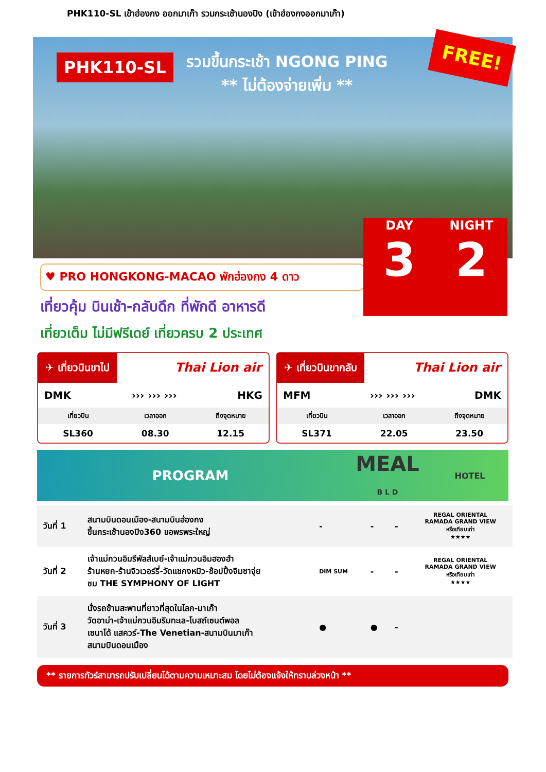PHK110-SL เข้าฮ่องกง ออกมาเก๊า รวมกระเช้านองปิง (เข้าฮ่องกงออกมาเก๊า)
PHK110-SL
รวมขึ้นกระเช้า NGONG PING
** ไม่ต้องจ่ายเพิ่ม **
FREE!
DAY
3
NIGHT
2
♥ PRO HONGKONG-MACAO พักฮ่องกง 4 ดาว
เที่ยวคุ้ม บินเช้า-กลับดึก ที่พักดี อาหารดี
เที่ยวเต็ม ไม่มีฟรีเดย์ เที่ยวครบ 2 ประเทศ
✈ เที่ยวบินขาไป Thai Lion air
DMK ››› ››› ››› HKG
| เที่ยวบิน | เวลาออก | ถึงจุดหมาย |
| --- | --- | --- |
| SL360 | 08.30 | 12.15 |
✈ เที่ยวบินขากลับ Thai Lion air
MFM ››› ››› ››› DMK
| เที่ยวบิน | เวลาออก | ถึงจุดหมาย |
| --- | --- | --- |
| SL371 | 22.05 | 23.50 |
PROGRAM MEAL
B L D HOTEL
| วันที่ 1 | สนามบินดอนเมือง-สนามบินฮ่องกง ขึ้นกระเช้านองปิง360 ขอพรพระใหญ่ | - | - | - | REGAL ORIENTAL RAMADA GRAND VIEW หรือเทียบเท่า ★★★★ |
| วันที่ 2 | เจ้าแม่กวนอิมรีพัลส์เบย์-เจ้าแม่กวนอิมฮองฮำ ร้านหยก-ร้านจิวเวอร์รี่-วัดแชกงหมิว-ช้อปปิ้งจิมซาจุ่ย ชม THE SYMPHONY OF LIGHT | DIM SUM | - | - | REGAL ORIENTAL RAMADA GRAND VIEW หรือเทียบเท่า ★★★★ |
| วันที่ 3 | นั่งรถข้ามสะพานที่ยาวที่สุดในโลก-มาเก๊า วัดอาม่า-เจ้าแม่กวนอิมริมทะเล-โบสถ์เซนต์พอล เซนาโด้ แสควร์-The Venetian-สนามบินมาเก๊า สนามบินดอนเมือง | ● | ● | - | |
** รายการทัวร์สามารถปรับเปลี่ยนได้ตามความเหมาะสม โดยไม่ต้องแจ้งให้ทราบล่วงหน้า **